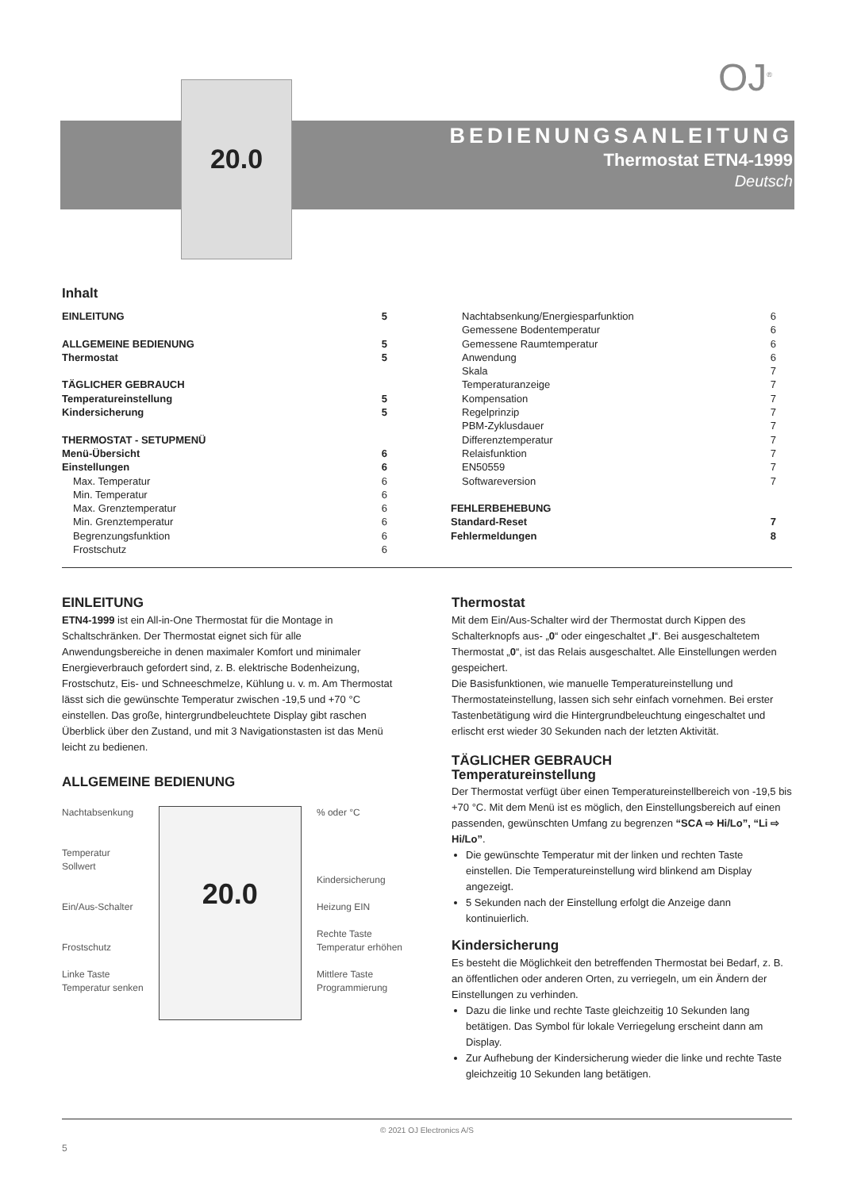20.0 OJ<sup>®</sup>
BEDIENUNGSANLEITUNG
Thermostat ETN4-1999
Deutsch
Inhalt
EINLEITUNG 5
ALLGEMEINE BEDIENUNG 5
Thermostat 5
TÄGLICHER GEBRAUCH
Temperatureinstellung 5
Kindersicherung 5
THERMOSTAT - SETUPMENÜ
Menü-Übersicht 6
Einstellungen 6
Max. Temperatur 6
Min. Temperatur 6
Max. Grenztemperatur 6
Min. Grenztemperatur 6
Begrenzungsfunktion 6
Frostschutz 6
Nachtabsenkung/Energiesparfunktion 6
Gemessene Bodentemperatur 6
Gemessene Raumtemperatur 6
Anwendung 6
Skala 7
Temperaturanzeige 7
Kompensation 7
Regelprinzip 7
PBM-Zyklusdauer 7
Differenztemperatur 7
Relaisfunktion 7
EN50559 7
Softwareversion 7
FEHLERBEHEBUNG
Standard-Reset 7
Fehlermeldungen 8
EINLEITUNG
ETN4-1999 ist ein All-in-One Thermostat für die Montage in Schaltschränken. Der Thermostat eignet sich für alle Anwendungsbereiche in denen maximaler Komfort und minimaler Energieverbrauch gefordert sind, z. B. elektrische Bodenheizung, Frostschutz, Eis- und Schneeschmelze, Kühlung u. v. m. Am Thermostat lässt sich die gewünschte Temperatur zwischen -19,5 und +70 °C einstellen. Das große, hintergrundbeleuchtete Display gibt raschen Überblick über den Zustand, und mit 3 Navigationstasten ist das Menü leicht zu bedienen.
ALLGEMEINE BEDIENUNG
Nachtabsenkung
Temperatur
Sollwert
Ein/Aus-Schalter
Frostschutz
Linke Taste
Temperatur senken
20.0
% oder °C
Kindersicherung
Heizung EIN
Rechte Taste
Temperatur erhöhen
Mittlere Taste
Programmierung
Thermostat
Mit dem Ein/Aus-Schalter wird der Thermostat durch Kippen des Schalterknopfs aus- „0“ oder eingeschaltet „I“. Bei ausgeschaltetem Thermostat „0“, ist das Relais ausgeschaltet. Alle Einstellungen werden gespeichert.
Die Basisfunktionen, wie manuelle Temperatureinstellung und Thermostateinstellung, lassen sich sehr einfach vornehmen. Bei erster Tastenbetätigung wird die Hintergrundbeleuchtung eingeschaltet und erlischt erst wieder 30 Sekunden nach der letzten Aktivität.
TÄGLICHER GEBRAUCH
Temperatureinstellung
Der Thermostat verfügt über einen Temperatureinstellbereich von -19,5 bis +70 °C. Mit dem Menü ist es möglich, den Einstellungsbereich auf einen passenden, gewünschten Umfang zu begrenzen “SCA ⇨ Hi/Lo”, “Li ⇨ Hi/Lo”.
Die gewünschte Temperatur mit der linken und rechten Taste einstellen. Die Temperatureinstellung wird blinkend am Display angezeigt.
5 Sekunden nach der Einstellung erfolgt die Anzeige dann kontinuierlich.
Kindersicherung
Es besteht die Möglichkeit den betreffenden Thermostat bei Bedarf, z. B. an öffentlichen oder anderen Orten, zu verriegeln, um ein Ändern der Einstellungen zu verhinden.
Dazu die linke und rechte Taste gleichzeitig 10 Sekunden lang betätigen. Das Symbol für lokale Verriegelung erscheint dann am Display.
Zur Aufhebung der Kindersicherung wieder die linke und rechte Taste gleichzeitig 10 Sekunden lang betätigen.
© 2021 OJ Electronics A/S
5